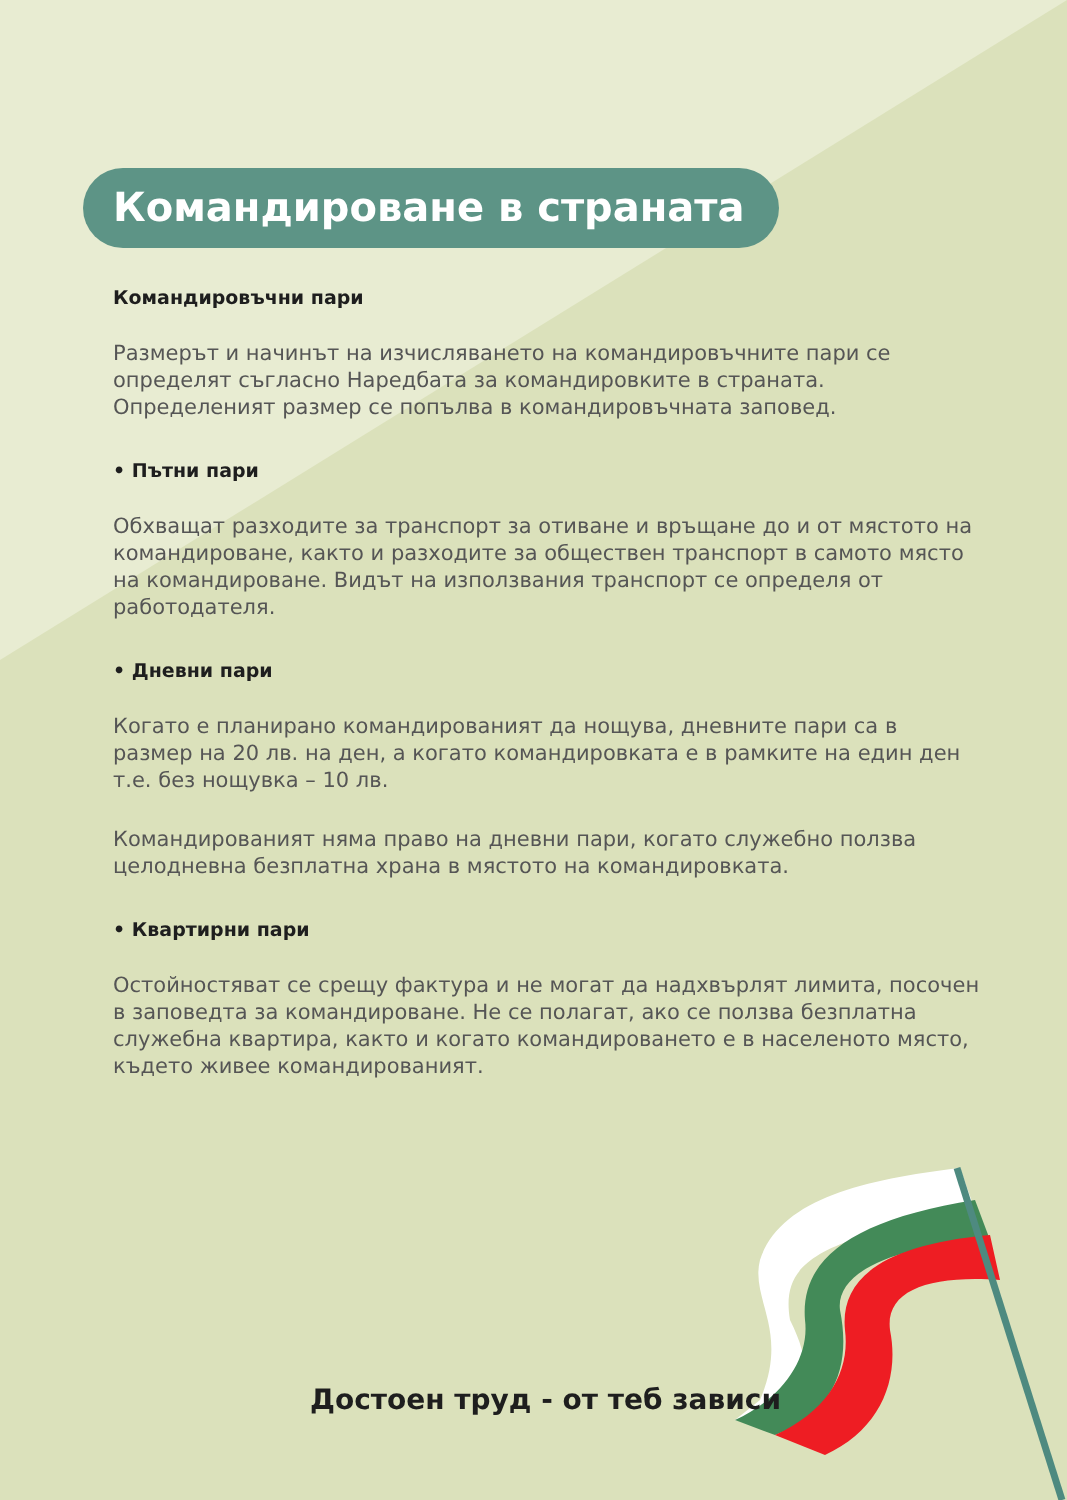Командироване в страната
Командировъчни пари
Размерът и начинът на изчисляването на командировъчните пари се определят съгласно Наредбата за командировките в страната. Определеният размер се попълва в командировъчната заповед.
• Пътни пари
Обхващат разходите за транспорт за отиване и връщане до и от мястото на командироване, както и разходите за обществен транспорт в самото място на командироване. Видът на използвания транспорт се определя от работодателя.
• Дневни пари
Когато е планирано командированият да нощува, дневните пари са в размер на 20 лв. на ден, а когато командировката е в рамките на един ден т.е. без нощувка – 10 лв.
Командированият няма право на дневни пари, когато служебно ползва целодневна безплатна храна в мястото на командировката.
• Квартирни пари
Остойностяват се срещу фактура и не могат да надхвърлят лимита, посочен в заповедта за командироване. Не се полагат, ако се ползва безплатна служебна квартира, както и когато командироването е в населеното място, където живее командированият.
Достоен труд - от теб зависи